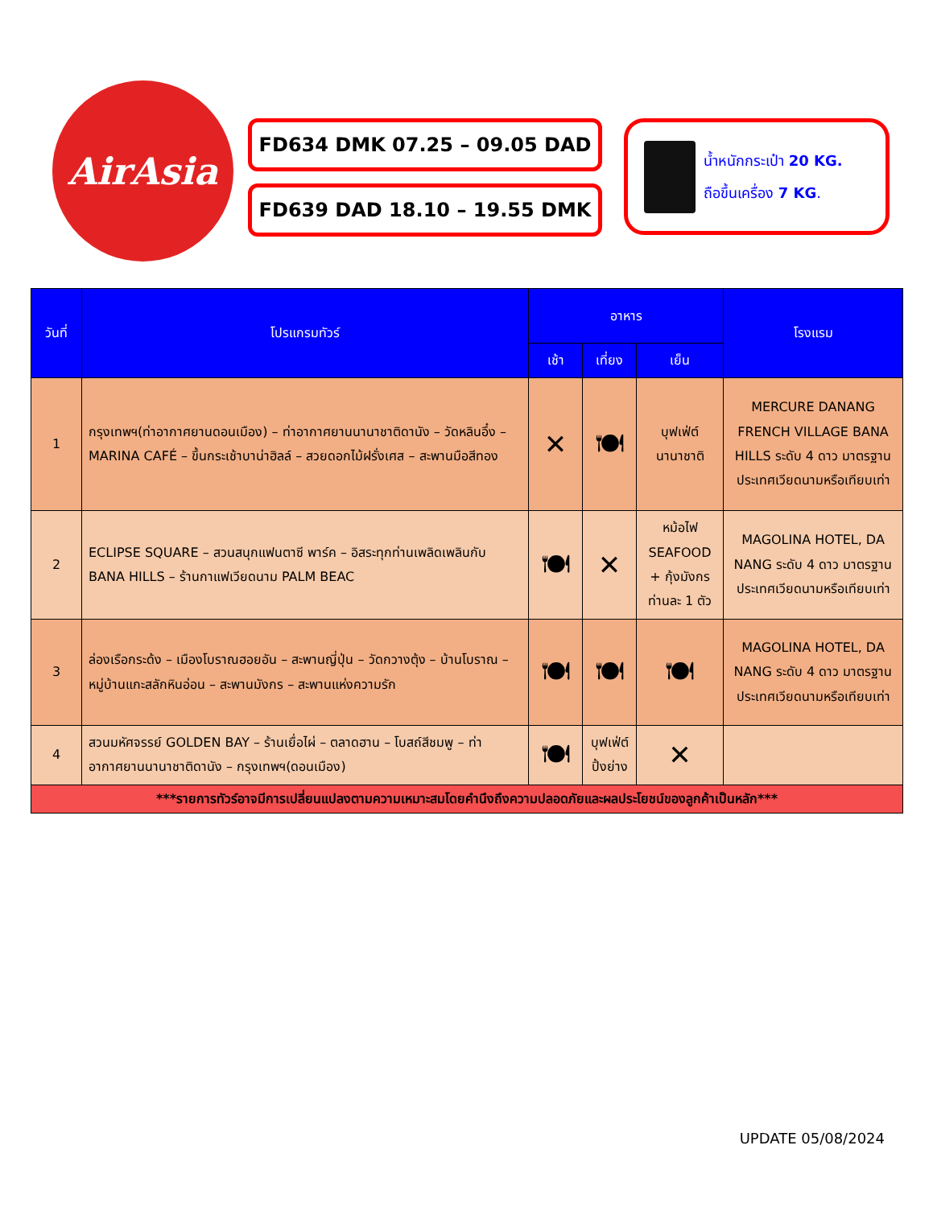AirAsia
FD634 DMK 07.25 – 09.05 DAD
FD639 DAD 18.10 – 19.55 DMK
น้ำหนักกระเป๋า 20 KG.
ถือขึ้นเครื่อง 7 KG.
| วันที่ | โปรแกรมทัวร์ | อาหาร | | | โรงแรม |
| --- | --- | --- | --- | --- | --- |
| | | เช้า | เที่ยง | เย็น | |
| 1 | กรุงเทพฯ(ท่าอากาศยานดอนเมือง) – ท่าอากาศยานนานาชาติดานัง – วัดหลินอึ๋ง – MARINA CAFÉ – ขึ้นกระเช้าบาน่าฮิลล์ – สวยดอกไม้ฝรั่งเศส – สะพานมือสีทอง | ✕ | 🍽 | บุฟเฟ่ต์ นานาชาติ | MERCURE DANANG FRENCH VILLAGE BANA HILLS ระดับ 4 ดาว มาตรฐานประเทศเวียดนามหรือเทียบเท่า |
| 2 | ECLIPSE SQUARE – สวนสนุกแฟนตาซี พาร์ค – อิสระทุกท่านเพลิดเพลินกับ BANA HILLS – ร้านกาแฟเวียดนาม PALM BEAC | 🍽 | ✕ | หม้อไฟ SEAFOOD + กุ้งมังกรท่านละ 1 ตัว | MAGOLINA HOTEL, DA NANG ระดับ 4 ดาว มาตรฐานประเทศเวียดนามหรือเทียบเท่า |
| 3 | ล่องเรือกระด้ง – เมืองโบราณฮอยอัน – สะพานญี่ปุ่น – วัดกวางตุ้ง – บ้านโบราณ – หมู่บ้านแกะสลักหินอ่อน – สะพานมังกร – สะพานแห่งความรัก | 🍽 | 🍽 | 🍽 | MAGOLINA HOTEL, DA NANG ระดับ 4 ดาว มาตรฐานประเทศเวียดนามหรือเทียบเท่า |
| 4 | สวนมหัศจรรย์ GOLDEN BAY – ร้านเยื่อไผ่ – ตลาดฮาน – โบสถ์สีชมพู – ท่าอากาศยานนานาชาติดานัง – กรุงเทพฯ(ดอนเมือง) | 🍽 | บุฟเฟ่ต์ ปิ้งย่าง | ✕ | |
| ***รายการทัวร์อาจมีการเปลี่ยนแปลงตามความเหมาะสมโดยคำนึงถึงความปลอดภัยและผลประโยชน์ของลูกค้าเป็นหลัก*** | | | | | |
UPDATE 05/08/2024